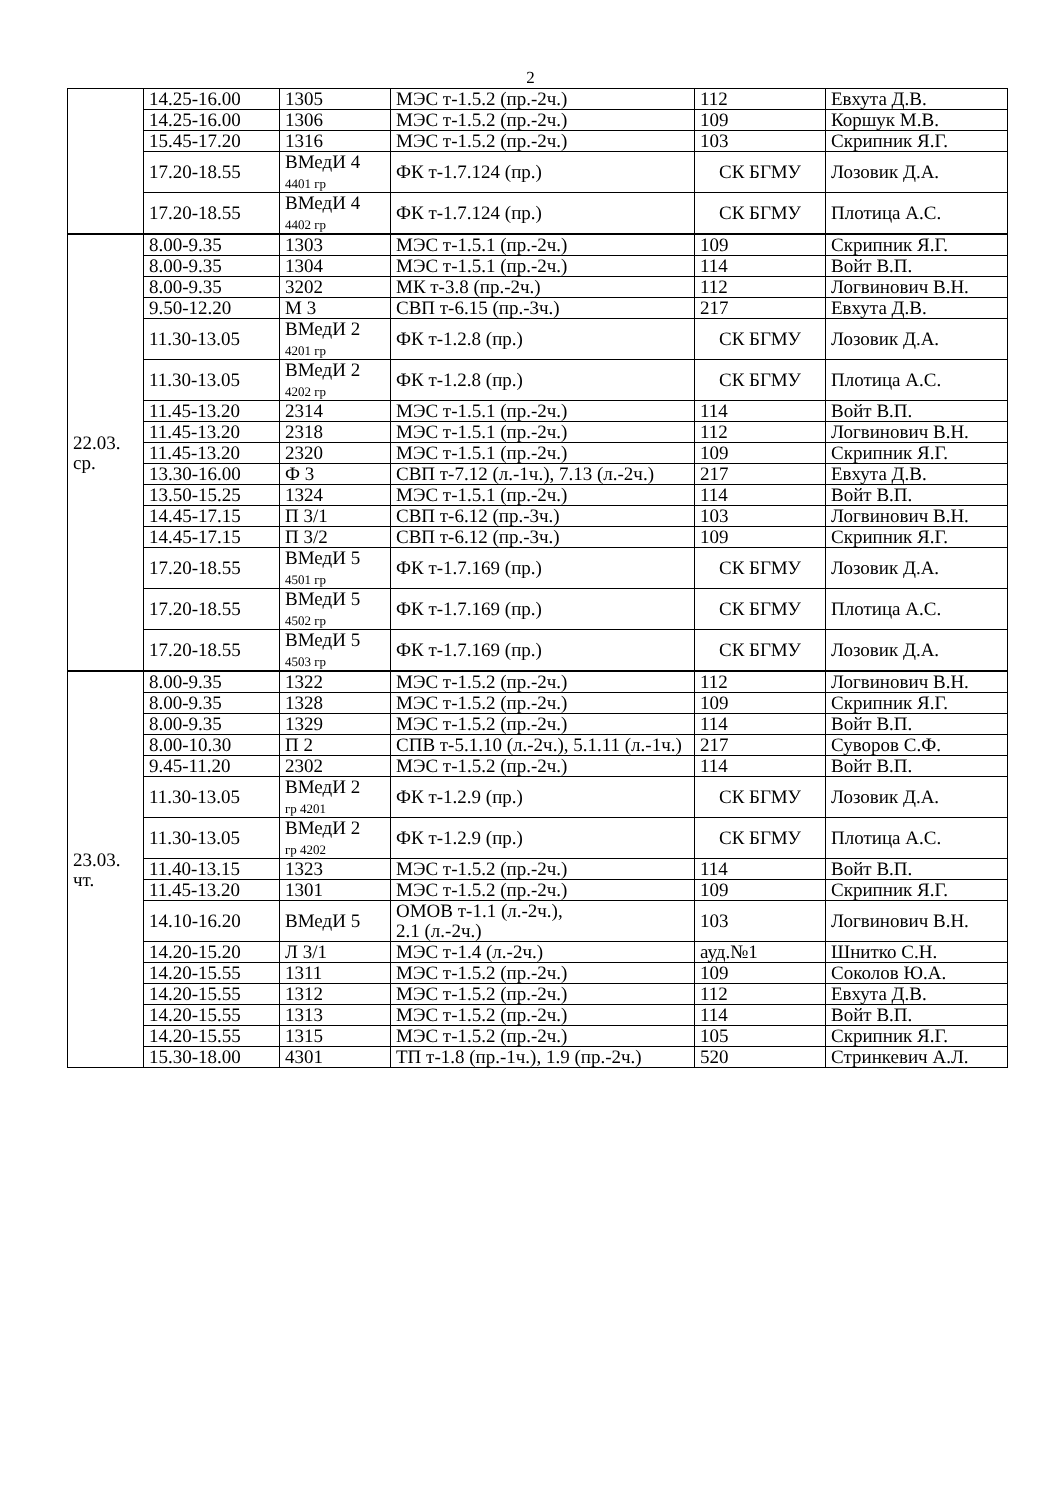2
| | 14.25-16.00 | 1305 | МЭС т-1.5.2 (пр.-2ч.) | 112 | Евхута Д.В. |
| | 14.25-16.00 | 1306 | МЭС т-1.5.2 (пр.-2ч.) | 109 | Коршук М.В. |
| | 15.45-17.20 | 1316 | МЭС т-1.5.2 (пр.-2ч.) | 103 | Скрипник Я.Г. |
| | 17.20-18.55 | ВМедИ 4 4401 гр | ФК т-1.7.124 (пр.) | СК БГМУ | Лозовик Д.А. |
| | 17.20-18.55 | ВМедИ 4 4402 гр | ФК т-1.7.124 (пр.) | СК БГМУ | Плотица А.С. |
| 22.03. ср. | 8.00-9.35 | 1303 | МЭС т-1.5.1 (пр.-2ч.) | 109 | Скрипник Я.Г. |
| | 8.00-9.35 | 1304 | МЭС т-1.5.1 (пр.-2ч.) | 114 | Войт В.П. |
| | 8.00-9.35 | 3202 | МК т-3.8 (пр.-2ч.) | 112 | Логвинович В.Н. |
| | 9.50-12.20 | М 3 | СВП т-6.15 (пр.-3ч.) | 217 | Евхута Д.В. |
| | 11.30-13.05 | ВМедИ 2 4201 гр | ФК т-1.2.8 (пр.) | СК БГМУ | Лозовик Д.А. |
| | 11.30-13.05 | ВМедИ 2 4202 гр | ФК т-1.2.8 (пр.) | СК БГМУ | Плотица А.С. |
| | 11.45-13.20 | 2314 | МЭС т-1.5.1 (пр.-2ч.) | 114 | Войт В.П. |
| | 11.45-13.20 | 2318 | МЭС т-1.5.1 (пр.-2ч.) | 112 | Логвинович В.Н. |
| | 11.45-13.20 | 2320 | МЭС т-1.5.1 (пр.-2ч.) | 109 | Скрипник Я.Г. |
| | 13.30-16.00 | Ф 3 | СВП т-7.12 (л.-1ч.), 7.13 (л.-2ч.) | 217 | Евхута Д.В. |
| | 13.50-15.25 | 1324 | МЭС т-1.5.1 (пр.-2ч.) | 114 | Войт В.П. |
| | 14.45-17.15 | П 3/1 | СВП т-6.12 (пр.-3ч.) | 103 | Логвинович В.Н. |
| | 14.45-17.15 | П 3/2 | СВП т-6.12 (пр.-3ч.) | 109 | Скрипник Я.Г. |
| | 17.20-18.55 | ВМедИ 5 4501 гр | ФК т-1.7.169 (пр.) | СК БГМУ | Лозовик Д.А. |
| | 17.20-18.55 | ВМедИ 5 4502 гр | ФК т-1.7.169 (пр.) | СК БГМУ | Плотица А.С. |
| | 17.20-18.55 | ВМедИ 5 4503 гр | ФК т-1.7.169 (пр.) | СК БГМУ | Лозовик Д.А. |
| 23.03. чт. | 8.00-9.35 | 1322 | МЭС т-1.5.2 (пр.-2ч.) | 112 | Логвинович В.Н. |
| | 8.00-9.35 | 1328 | МЭС т-1.5.2 (пр.-2ч.) | 109 | Скрипник Я.Г. |
| | 8.00-9.35 | 1329 | МЭС т-1.5.2 (пр.-2ч.) | 114 | Войт В.П. |
| | 8.00-10.30 | П 2 | СПВ т-5.1.10 (л.-2ч.), 5.1.11 (л.-1ч.) | 217 | Суворов С.Ф. |
| | 9.45-11.20 | 2302 | МЭС т-1.5.2 (пр.-2ч.) | 114 | Войт В.П. |
| | 11.30-13.05 | ВМедИ 2 гр 4201 | ФК т-1.2.9 (пр.) | СК БГМУ | Лозовик Д.А. |
| | 11.30-13.05 | ВМедИ 2 гр 4202 | ФК т-1.2.9 (пр.) | СК БГМУ | Плотица А.С. |
| | 11.40-13.15 | 1323 | МЭС т-1.5.2 (пр.-2ч.) | 114 | Войт В.П. |
| | 11.45-13.20 | 1301 | МЭС т-1.5.2 (пр.-2ч.) | 109 | Скрипник Я.Г. |
| | 14.10-16.20 | ВМедИ 5 | ОМОВ т-1.1 (л.-2ч.), 2.1 (л.-2ч.) | 103 | Логвинович В.Н. |
| | 14.20-15.20 | Л 3/1 | МЭС т-1.4 (л.-2ч.) | ауд.№1 | Шнитко С.Н. |
| | 14.20-15.55 | 1311 | МЭС т-1.5.2 (пр.-2ч.) | 109 | Соколов Ю.А. |
| | 14.20-15.55 | 1312 | МЭС т-1.5.2 (пр.-2ч.) | 112 | Евхута Д.В. |
| | 14.20-15.55 | 1313 | МЭС т-1.5.2 (пр.-2ч.) | 114 | Войт В.П. |
| | 14.20-15.55 | 1315 | МЭС т-1.5.2 (пр.-2ч.) | 105 | Скрипник Я.Г. |
| | 15.30-18.00 | 4301 | ТП т-1.8 (пр.-1ч.), 1.9 (пр.-2ч.) | 520 | Стринкевич А.Л. |